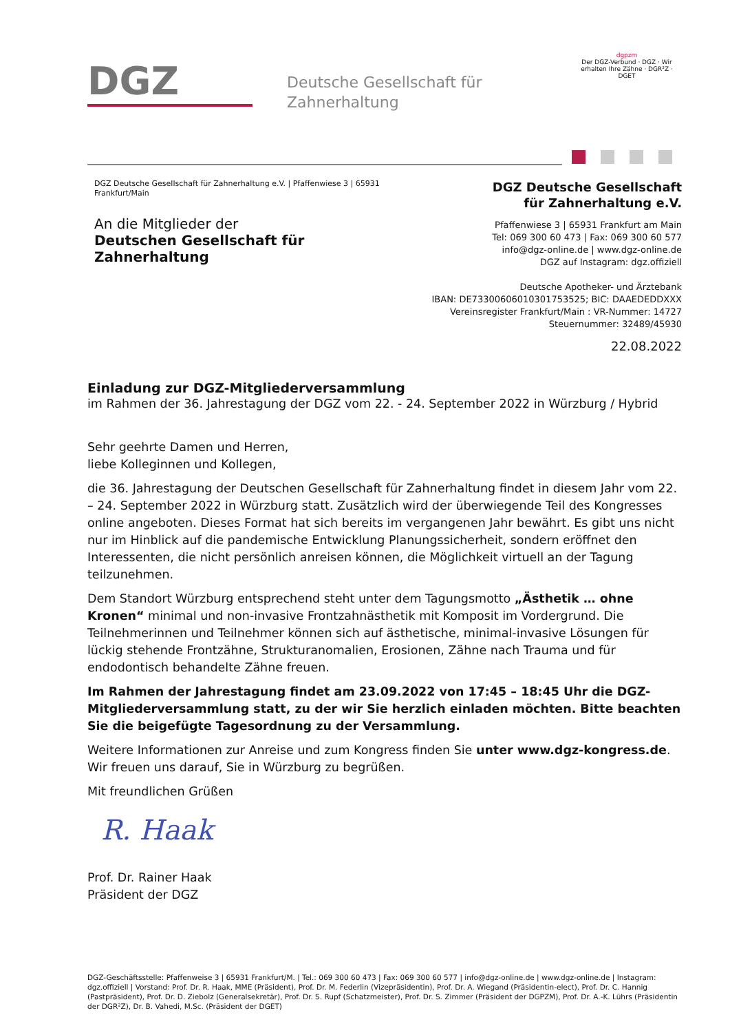DGZ
Deutsche Gesellschaft für
Zahnerhaltung
dgpzm
Der DGZ-Verbund · DGZ · Wir erhalten Ihre Zähne · DGR²Z · DGET
DGZ Deutsche Gesellschaft für Zahnerhaltung e.V. | Pfaffenwiese 3 | 65931 Frankfurt/Main
An die Mitglieder der
Deutschen Gesellschaft für Zahnerhaltung
DGZ Deutsche Gesellschaft
für Zahnerhaltung e.V.
Pfaffenwiese 3 | 65931 Frankfurt am Main
Tel: 069 300 60 473 | Fax: 069 300 60 577
info@dgz-online.de | www.dgz-online.de
DGZ auf Instagram: dgz.offiziell
Deutsche Apotheker- und Ärztebank
IBAN: DE73300606010301753525; BIC: DAAEDEDDXXX
Vereinsregister Frankfurt/Main : VR-Nummer: 14727
Steuernummer: 32489/45930
22.08.2022
Einladung zur DGZ-Mitgliederversammlung
im Rahmen der 36. Jahrestagung der DGZ vom 22. - 24. September 2022 in Würzburg / Hybrid
Sehr geehrte Damen und Herren,
liebe Kolleginnen und Kollegen,
die 36. Jahrestagung der Deutschen Gesellschaft für Zahnerhaltung findet in diesem Jahr vom 22. – 24. September 2022 in Würzburg statt. Zusätzlich wird der überwiegende Teil des Kongresses online angeboten. Dieses Format hat sich bereits im vergangenen Jahr bewährt. Es gibt uns nicht nur im Hinblick auf die pandemische Entwicklung Planungssicherheit, sondern eröffnet den Interessenten, die nicht persönlich anreisen können, die Möglichkeit virtuell an der Tagung teilzunehmen.
Dem Standort Würzburg entsprechend steht unter dem Tagungsmotto „Ästhetik … ohne Kronen“ minimal und non-invasive Frontzahnästhetik mit Komposit im Vordergrund. Die Teilnehmerinnen und Teilnehmer können sich auf ästhetische, minimal-invasive Lösungen für lückig stehende Frontzähne, Strukturanomalien, Erosionen, Zähne nach Trauma und für endodontisch behandelte Zähne freuen.
Im Rahmen der Jahrestagung findet am 23.09.2022 von 17:45 – 18:45 Uhr die DGZ-Mitgliederversammlung statt, zu der wir Sie herzlich einladen möchten. Bitte beachten Sie die beigefügte Tagesordnung zu der Versammlung.
Weitere Informationen zur Anreise und zum Kongress finden Sie unter www.dgz-kongress.de.
Wir freuen uns darauf, Sie in Würzburg zu begrüßen.
Mit freundlichen Grüßen
R. Haak
Prof. Dr. Rainer Haak
Präsident der DGZ
DGZ-Geschäftsstelle: Pfaffenweise 3 | 65931 Frankfurt/M. | Tel.: 069 300 60 473 | Fax: 069 300 60 577 | info@dgz-online.de | www.dgz-online.de | Instagram: dgz.offiziell | Vorstand: Prof. Dr. R. Haak, MME (Präsident), Prof. Dr. M. Federlin (Vizepräsidentin), Prof. Dr. A. Wiegand (Präsidentin-elect), Prof. Dr. C. Hannig (Pastpräsident), Prof. Dr. D. Ziebolz (Generalsekretär), Prof. Dr. S. Rupf (Schatzmeister), Prof. Dr. S. Zimmer (Präsident der DGPZM), Prof. Dr. A.-K. Lührs (Präsidentin der DGR²Z), Dr. B. Vahedi, M.Sc. (Präsident der DGET)